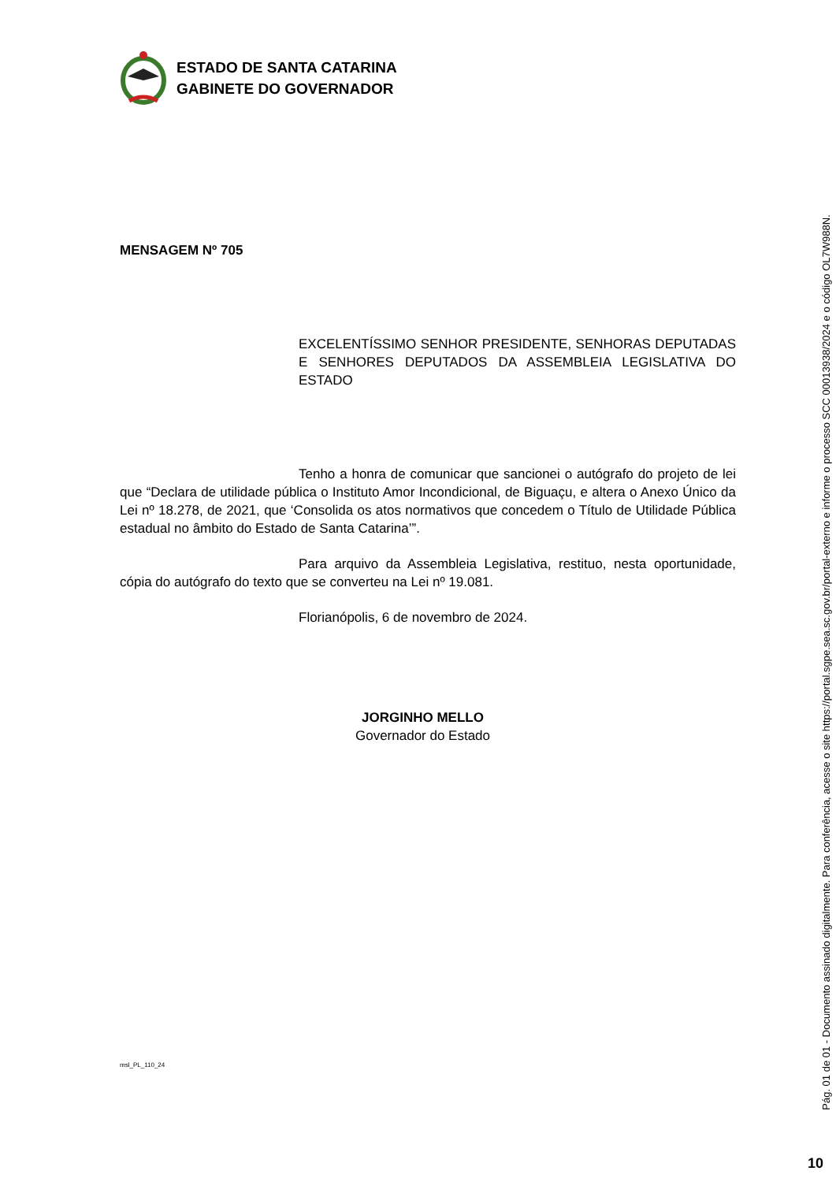ESTADO DE SANTA CATARINA
GABINETE DO GOVERNADOR
MENSAGEM Nº 705
EXCELENTÍSSIMO SENHOR PRESIDENTE, SENHORAS DEPUTADAS E SENHORES DEPUTADOS DA ASSEMBLEIA LEGISLATIVA DO ESTADO
Tenho a honra de comunicar que sancionei o autógrafo do projeto de lei que “Declara de utilidade pública o Instituto Amor Incondicional, de Biguaçu, e altera o Anexo Único da Lei nº 18.278, de 2021, que ‘Consolida os atos normativos que concedem o Título de Utilidade Pública estadual no âmbito do Estado de Santa Catarina’”.
Para arquivo da Assembleia Legislativa, restituo, nesta oportunidade, cópia do autógrafo do texto que se converteu na Lei nº 19.081.
Florianópolis, 6 de novembro de 2024.
JORGINHO MELLO
Governador do Estado
msl_PL_110_24
Pág. 01 de 01 - Documento assinado digitalmente. Para conferência, acesse o site https://portal.sgpe.sea.sc.gov.br/portal-externo e informe o processo SCC 00013938/2024 e o código OL7W988N.
10